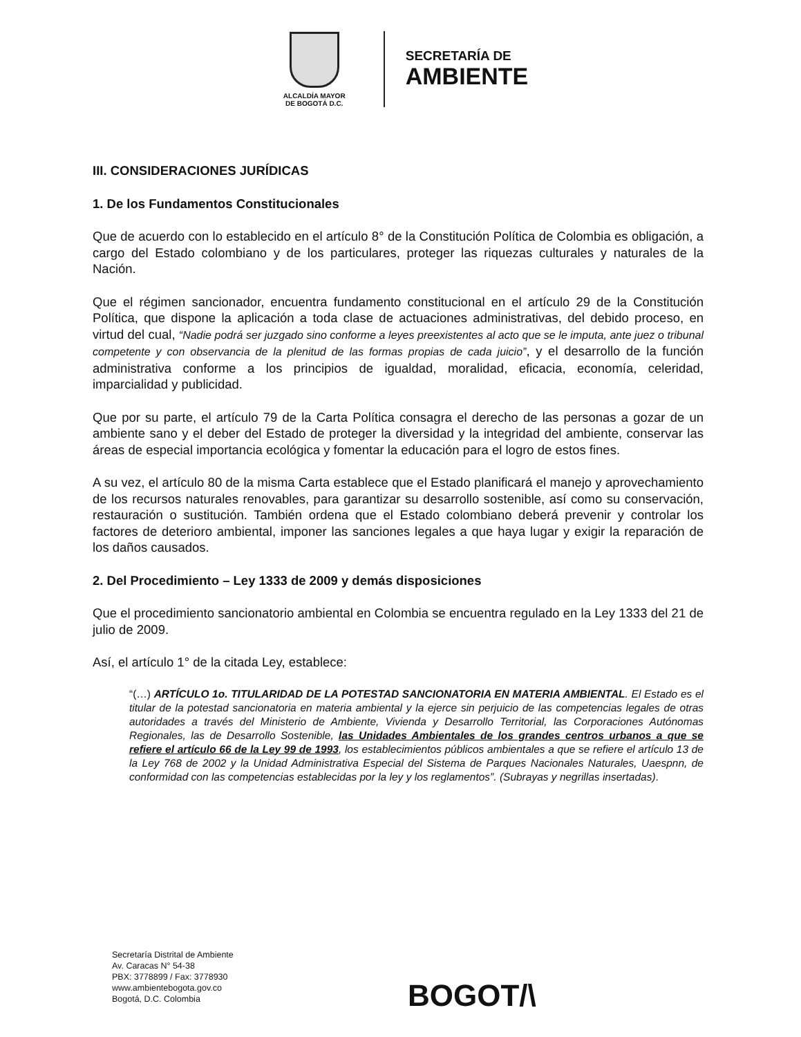ALCALDÍA MAYOR
DE BOGOTÁ D.C.
SECRETARÍA DE
AMBIENTE
III. CONSIDERACIONES JURÍDICAS
1. De los Fundamentos Constitucionales
Que de acuerdo con lo establecido en el artículo 8° de la Constitución Política de Colombia es obligación, a cargo del Estado colombiano y de los particulares, proteger las riquezas culturales y naturales de la Nación.
Que el régimen sancionador, encuentra fundamento constitucional en el artículo 29 de la Constitución Política, que dispone la aplicación a toda clase de actuaciones administrativas, del debido proceso, en virtud del cual, “Nadie podrá ser juzgado sino conforme a leyes preexistentes al acto que se le imputa, ante juez o tribunal competente y con observancia de la plenitud de las formas propias de cada juicio”, y el desarrollo de la función administrativa conforme a los principios de igualdad, moralidad, eficacia, economía, celeridad, imparcialidad y publicidad.
Que por su parte, el artículo 79 de la Carta Política consagra el derecho de las personas a gozar de un ambiente sano y el deber del Estado de proteger la diversidad y la integridad del ambiente, conservar las áreas de especial importancia ecológica y fomentar la educación para el logro de estos fines.
A su vez, el artículo 80 de la misma Carta establece que el Estado planificará el manejo y aprovechamiento de los recursos naturales renovables, para garantizar su desarrollo sostenible, así como su conservación, restauración o sustitución. También ordena que el Estado colombiano deberá prevenir y controlar los factores de deterioro ambiental, imponer las sanciones legales a que haya lugar y exigir la reparación de los daños causados.
2. Del Procedimiento – Ley 1333 de 2009 y demás disposiciones
Que el procedimiento sancionatorio ambiental en Colombia se encuentra regulado en la Ley 1333 del 21 de julio de 2009.
Así, el artículo 1° de la citada Ley, establece:
“(…) ARTÍCULO 1o. TITULARIDAD DE LA POTESTAD SANCIONATORIA EN MATERIA AMBIENTAL. El Estado es el titular de la potestad sancionatoria en materia ambiental y la ejerce sin perjuicio de las competencias legales de otras autoridades a través del Ministerio de Ambiente, Vivienda y Desarrollo Territorial, las Corporaciones Autónomas Regionales, las de Desarrollo Sostenible, las Unidades Ambientales de los grandes centros urbanos a que se refiere el artículo 66 de la Ley 99 de 1993, los establecimientos públicos ambientales a que se refiere el artículo 13 de la Ley 768 de 2002 y la Unidad Administrativa Especial del Sistema de Parques Nacionales Naturales, Uaespnn, de conformidad con las competencias establecidas por la ley y los reglamentos”. (Subrayas y negrillas insertadas).
Secretaría Distrital de Ambiente
Av. Caracas N° 54-38
PBX: 3778899 / Fax: 3778930
www.ambientebogota.gov.co
Bogotá, D.C. Colombia
BOGOT/\